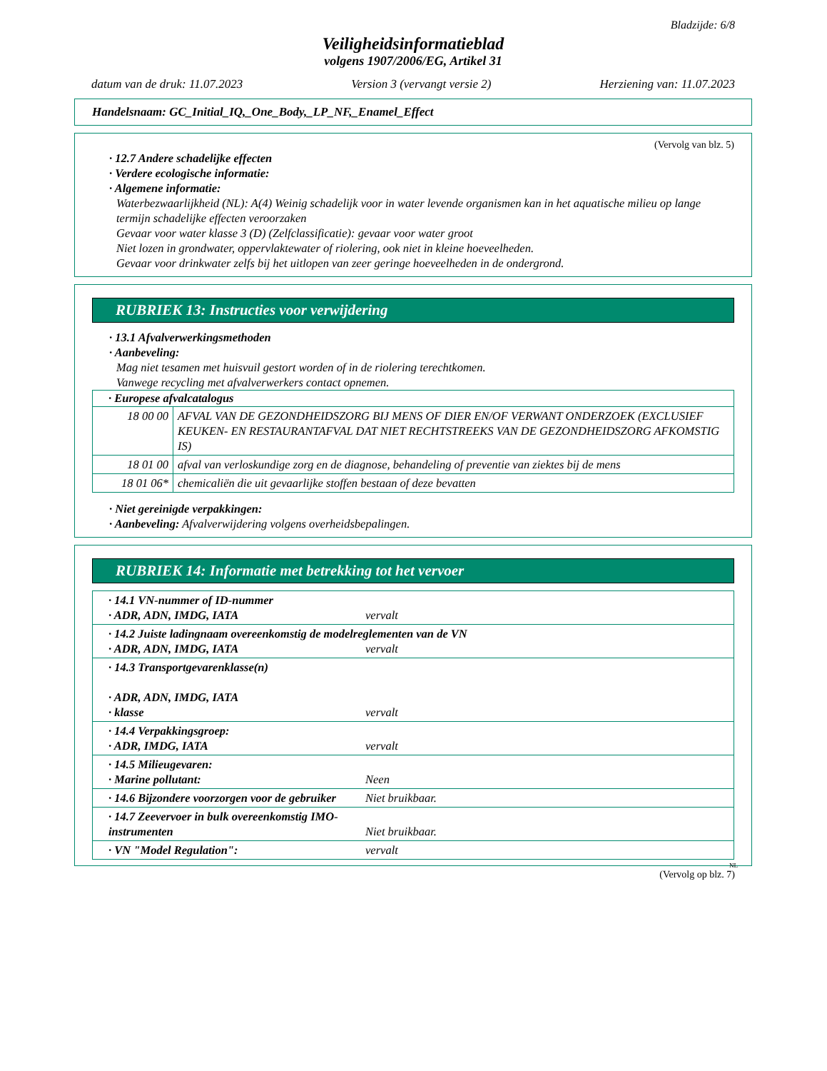Bladzijde: 6/8
Veiligheidsinformatieblad
volgens 1907/2006/EG, Artikel 31
datum van de druk: 11.07.2023 Version 3 (vervangt versie 2) Herziening van: 11.07.2023
Handelsnaam: GC_Initial_IQ,_One_Body,_LP_NF,_Enamel_Effect
(Vervolg van blz. 5)
· 12.7 Andere schadelijke effecten
· Verdere ecologische informatie:
· Algemene informatie:
Waterbezwaarlijkheid (NL): A(4) Weinig schadelijk voor in water levende organismen kan in het aquatische milieu op lange termijn schadelijke effecten veroorzaken
Gevaar voor water klasse 3 (D) (Zelfclassificatie): gevaar voor water groot
Niet lozen in grondwater, oppervlaktewater of riolering, ook niet in kleine hoeveelheden.
Gevaar voor drinkwater zelfs bij het uitlopen van zeer geringe hoeveelheden in de ondergrond.
RUBRIEK 13: Instructies voor verwijdering
· 13.1 Afvalverwerkingsmethoden
· Aanbeveling:
Mag niet tesamen met huisvuil gestort worden of in de riolering terechtkomen.
Vanwege recycling met afvalverwerkers contact opnemen.
| · Europese afvalcatalogus | |
| --- | --- |
| 18 00 00 | AFVAL VAN DE GEZONDHEIDSZORG BIJ MENS OF DIER EN/OF VERWANT ONDERZOEK (EXCLUSIEF KEUKEN- EN RESTAURANTAFVAL DAT NIET RECHTSTREEKS VAN DE GEZONDHEIDSZORG AFKOMSTIG IS) |
| 18 01 00 | afval van verloskundige zorg en de diagnose, behandeling of preventie van ziektes bij de mens |
| 18 01 06* | chemicaliën die uit gevaarlijke stoffen bestaan of deze bevatten |
· Niet gereinigde verpakkingen:
· Aanbeveling: Afvalverwijdering volgens overheidsbepalingen.
RUBRIEK 14: Informatie met betrekking tot het vervoer
| · 14.1 VN-nummer of ID-nummer · ADR, ADN, IMDG, IATA vervalt |
| · 14.2 Juiste ladingnaam overeenkomstig de modelreglementen van de VN · ADR, ADN, IMDG, IATA vervalt |
| · 14.3 Transportgevarenklasse(n) · ADR, ADN, IMDG, IATA · klasse vervalt |
| · 14.4 Verpakkingsgroep: · ADR, IMDG, IATA vervalt |
| · 14.5 Milieugevaren: · Marine pollutant: Neen |
| · 14.6 Bijzondere voorzorgen voor de gebruiker Niet bruikbaar. |
| · 14.7 Zeevervoer in bulk overeenkomstig IMO-instrumenten Niet bruikbaar. |
| · VN "Model Regulation": vervalt |
NL
(Vervolg op blz. 7)